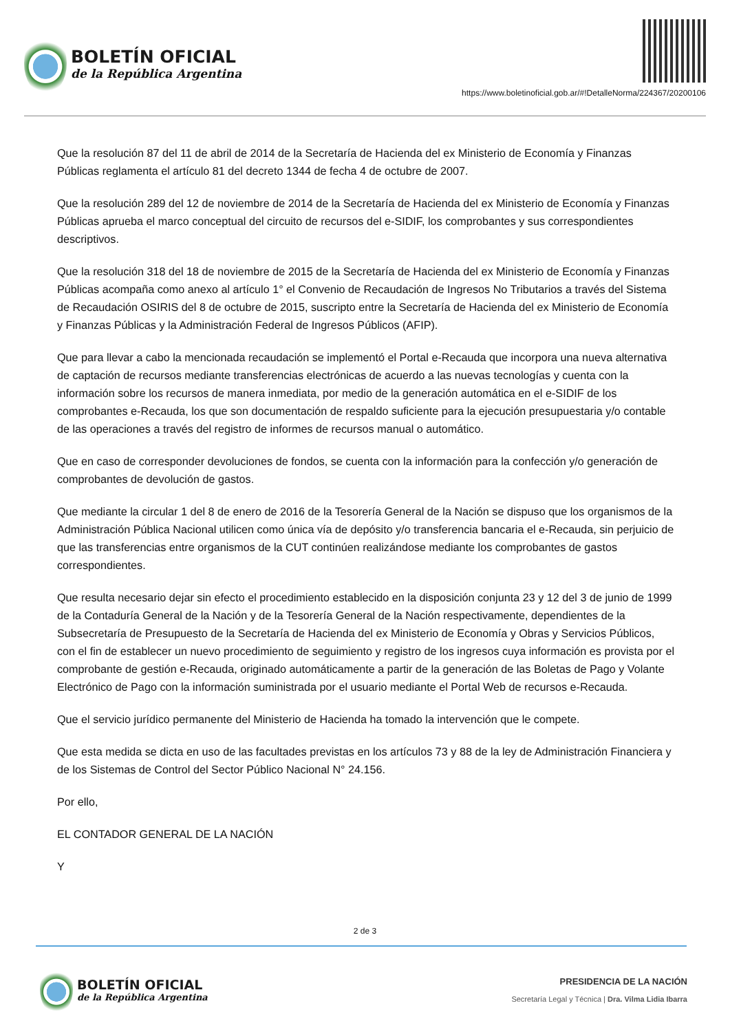BOLETÍN OFICIAL
de la República Argentina
https://www.boletinoficial.gob.ar/#!DetalleNorma/224367/20200106
Que la resolución 87 del 11 de abril de 2014 de la Secretaría de Hacienda del ex Ministerio de Economía y Finanzas Públicas reglamenta el artículo 81 del decreto 1344 de fecha 4 de octubre de 2007.
Que la resolución 289 del 12 de noviembre de 2014 de la Secretaría de Hacienda del ex Ministerio de Economía y Finanzas Públicas aprueba el marco conceptual del circuito de recursos del e-SIDIF, los comprobantes y sus correspondientes descriptivos.
Que la resolución 318 del 18 de noviembre de 2015 de la Secretaría de Hacienda del ex Ministerio de Economía y Finanzas Públicas acompaña como anexo al artículo 1° el Convenio de Recaudación de Ingresos No Tributarios a través del Sistema de Recaudación OSIRIS del 8 de octubre de 2015, suscripto entre la Secretaría de Hacienda del ex Ministerio de Economía y Finanzas Públicas y la Administración Federal de Ingresos Públicos (AFIP).
Que para llevar a cabo la mencionada recaudación se implementó el Portal e-Recauda que incorpora una nueva alternativa de captación de recursos mediante transferencias electrónicas de acuerdo a las nuevas tecnologías y cuenta con la información sobre los recursos de manera inmediata, por medio de la generación automática en el e-SIDIF de los comprobantes e-Recauda, los que son documentación de respaldo suficiente para la ejecución presupuestaria y/o contable de las operaciones a través del registro de informes de recursos manual o automático.
Que en caso de corresponder devoluciones de fondos, se cuenta con la información para la confección y/o generación de comprobantes de devolución de gastos.
Que mediante la circular 1 del 8 de enero de 2016 de la Tesorería General de la Nación se dispuso que los organismos de la Administración Pública Nacional utilicen como única vía de depósito y/o transferencia bancaria el e-Recauda, sin perjuicio de que las transferencias entre organismos de la CUT continúen realizándose mediante los comprobantes de gastos correspondientes.
Que resulta necesario dejar sin efecto el procedimiento establecido en la disposición conjunta 23 y 12 del 3 de junio de 1999 de la Contaduría General de la Nación y de la Tesorería General de la Nación respectivamente, dependientes de la Subsecretaría de Presupuesto de la Secretaría de Hacienda del ex Ministerio de Economía y Obras y Servicios Públicos, con el fin de establecer un nuevo procedimiento de seguimiento y registro de los ingresos cuya información es provista por el comprobante de gestión e-Recauda, originado automáticamente a partir de la generación de las Boletas de Pago y Volante Electrónico de Pago con la información suministrada por el usuario mediante el Portal Web de recursos e-Recauda.
Que el servicio jurídico permanente del Ministerio de Hacienda ha tomado la intervención que le compete.
Que esta medida se dicta en uso de las facultades previstas en los artículos 73 y 88 de la ley de Administración Financiera y de los Sistemas de Control del Sector Público Nacional N° 24.156.
Por ello,
EL CONTADOR GENERAL DE LA NACIÓN
Y
2 de 3
BOLETÍN OFICIAL
de la República Argentina
PRESIDENCIA DE LA NACIÓN
Secretaría Legal y Técnica | Dra. Vilma Lidia Ibarra